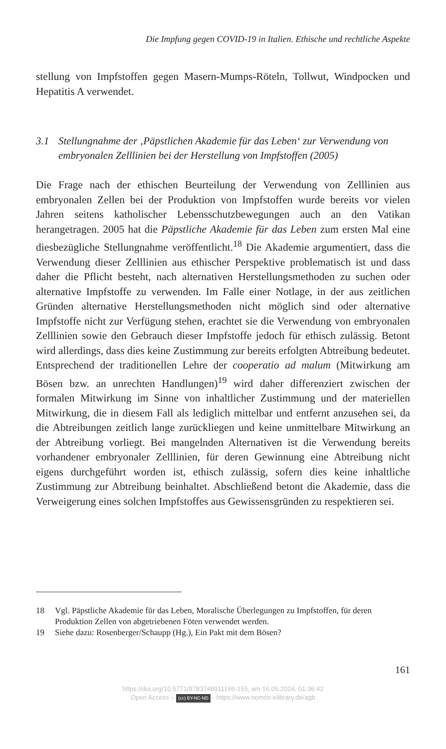Die Impfung gegen COVID-19 in Italien. Ethische und rechtliche Aspekte
stellung von Impfstoffen gegen Masern-Mumps-Röteln, Tollwut, Windpocken und Hepatitis A verwendet.
3.1 Stellungnahme der ‚Päpstlichen Akademie für das Leben‘ zur Verwendung von embryonalen Zelllinien bei der Herstellung von Impfstoffen (2005)
Die Frage nach der ethischen Beurteilung der Verwendung von Zelllinien aus embryonalen Zellen bei der Produktion von Impfstoffen wurde bereits vor vielen Jahren seitens katholischer Lebensschutzbewegungen auch an den Vatikan herangetragen. 2005 hat die Päpstliche Akademie für das Leben zum ersten Mal eine diesbezügliche Stellungnahme veröffentlicht.<sup>18</sup> Die Akademie argumentiert, dass die Verwendung dieser Zelllinien aus ethischer Perspektive problematisch ist und dass daher die Pflicht besteht, nach alternativen Herstellungsmethoden zu suchen oder alternative Impfstoffe zu verwenden. Im Falle einer Notlage, in der aus zeitlichen Gründen alternative Herstellungsmethoden nicht möglich sind oder alternative Impfstoffe nicht zur Verfügung stehen, erachtet sie die Verwendung von embryonalen Zelllinien sowie den Gebrauch dieser Impfstoffe jedoch für ethisch zulässig. Betont wird allerdings, dass dies keine Zustimmung zur bereits erfolgten Abtreibung bedeutet. Entsprechend der traditionellen Lehre der cooperatio ad malum (Mitwirkung am Bösen bzw. an unrechten Handlungen)<sup>19</sup> wird daher differenziert zwischen der formalen Mitwirkung im Sinne von inhaltlicher Zustimmung und der materiellen Mitwirkung, die in diesem Fall als lediglich mittelbar und entfernt anzusehen sei, da die Abtreibungen zeitlich lange zurückliegen und keine unmittelbare Mitwirkung an der Abtreibung vorliegt. Bei mangelnden Alternativen ist die Verwendung bereits vorhandener embryonaler Zelllinien, für deren Gewinnung eine Abtreibung nicht eigens durchgeführt worden ist, ethisch zulässig, sofern dies keine inhaltliche Zustimmung zur Abtreibung beinhaltet. Abschließend betont die Akademie, dass die Verweigerung eines solchen Impfstoffes aus Gewissensgründen zu respektieren sei.
18 Vgl. Päpstliche Akademie für das Leben, Moralische Überlegungen zu Impfstoffen, für deren Produktion Zellen von abgetriebenen Föten verwendet werden.
19 Siehe dazu: Rosenberger/Schaupp (Hg.), Ein Pakt mit dem Bösen?
161
https://doi.org/10.5771/9783748911166-155, am 16.05.2024, 01:36:42
Open Access – (cc) BY-NC-ND - https://www.nomos-elibrary.de/agb